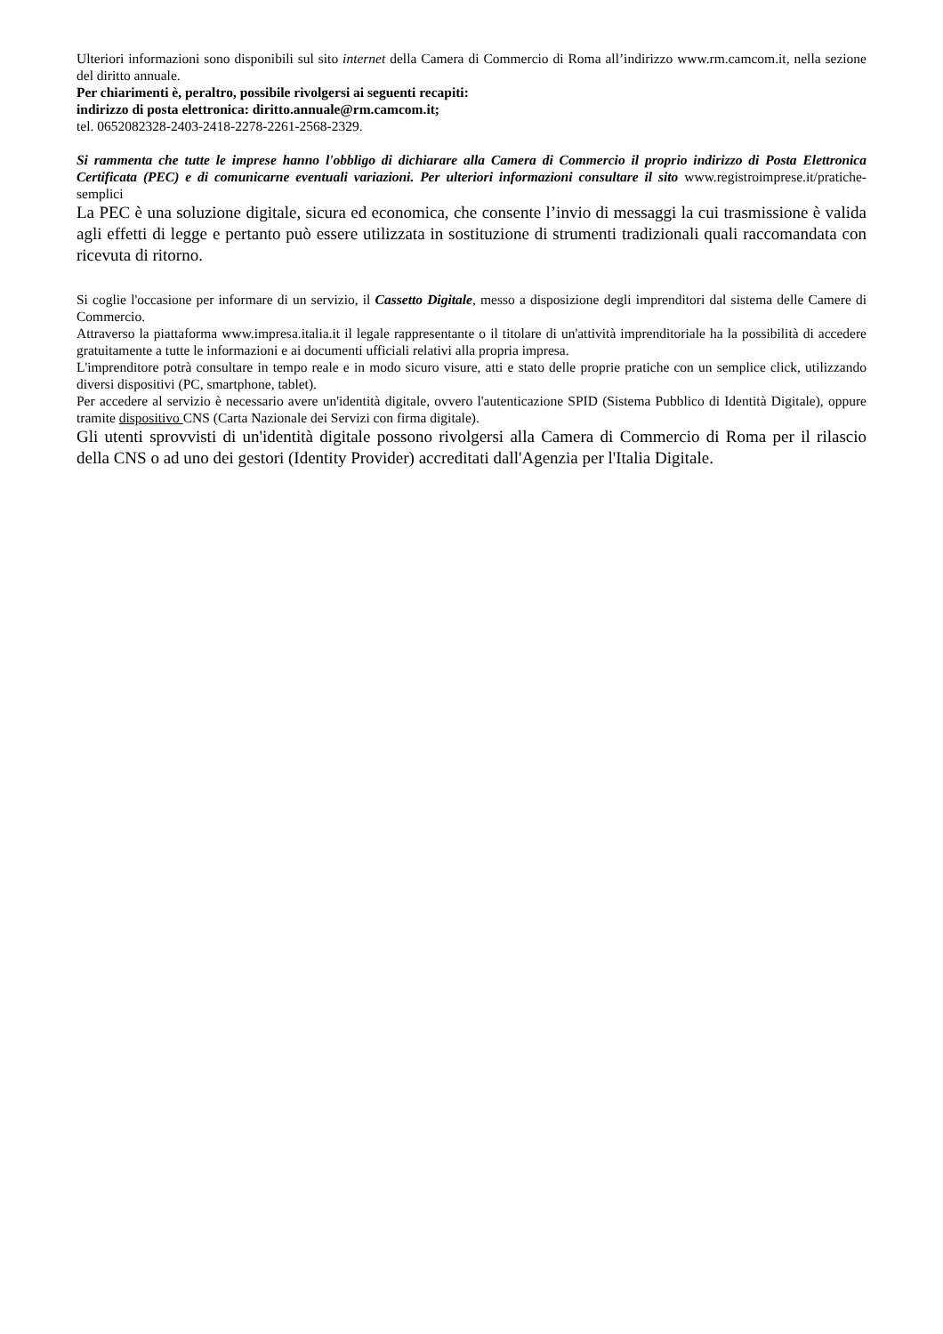Ulteriori informazioni sono disponibili sul sito internet della Camera di Commercio di Roma all’indirizzo www.rm.camcom.it, nella sezione del diritto annuale.
Per chiarimenti è, peraltro, possibile rivolgersi ai seguenti recapiti:
indirizzo di posta elettronica: diritto.annuale@rm.camcom.it;
tel. 0652082328-2403-2418-2278-2261-2568-2329.
Si rammenta che tutte le imprese hanno l'obbligo di dichiarare alla Camera di Commercio il proprio indirizzo di Posta Elettronica Certificata (PEC) e di comunicarne eventuali variazioni. Per ulteriori informazioni consultare il sito www.registroimprese.it/pratiche-semplici
La PEC è una soluzione digitale, sicura ed economica, che consente l’invio di messaggi la cui trasmissione è valida agli effetti di legge e pertanto può essere utilizzata in sostituzione di strumenti tradizionali quali raccomandata con ricevuta di ritorno.
Si coglie l'occasione per informare di un servizio, il Cassetto Digitale, messo a disposizione degli imprenditori dal sistema delle Camere di Commercio.
Attraverso la piattaforma www.impresa.italia.it il legale rappresentante o il titolare di un'attività imprenditoriale ha la possibilità di accedere gratuitamente a tutte le informazioni e ai documenti ufficiali relativi alla propria impresa.
L'imprenditore potrà consultare in tempo reale e in modo sicuro visure, atti e stato delle proprie pratiche con un semplice click, utilizzando diversi dispositivi (PC, smartphone, tablet).
Per accedere al servizio è necessario avere un'identità digitale, ovvero l'autenticazione SPID (Sistema Pubblico di Identità Digitale), oppure tramite dispositivo CNS (Carta Nazionale dei Servizi con firma digitale).
Gli utenti sprovvisti di un'identità digitale possono rivolgersi alla Camera di Commercio di Roma per il rilascio della CNS o ad uno dei gestori (Identity Provider) accreditati dall'Agenzia per l'Italia Digitale.